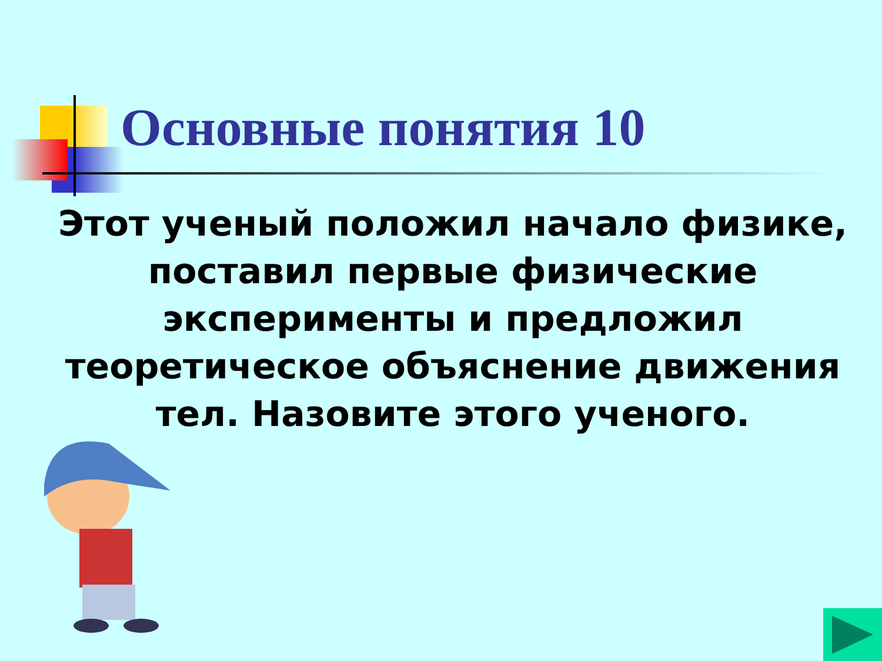Основные понятия 10
Этот ученый положил начало физике, поставил первые физические эксперименты и предложил теоретическое объяснение движения тел. Назовите этого ученого.